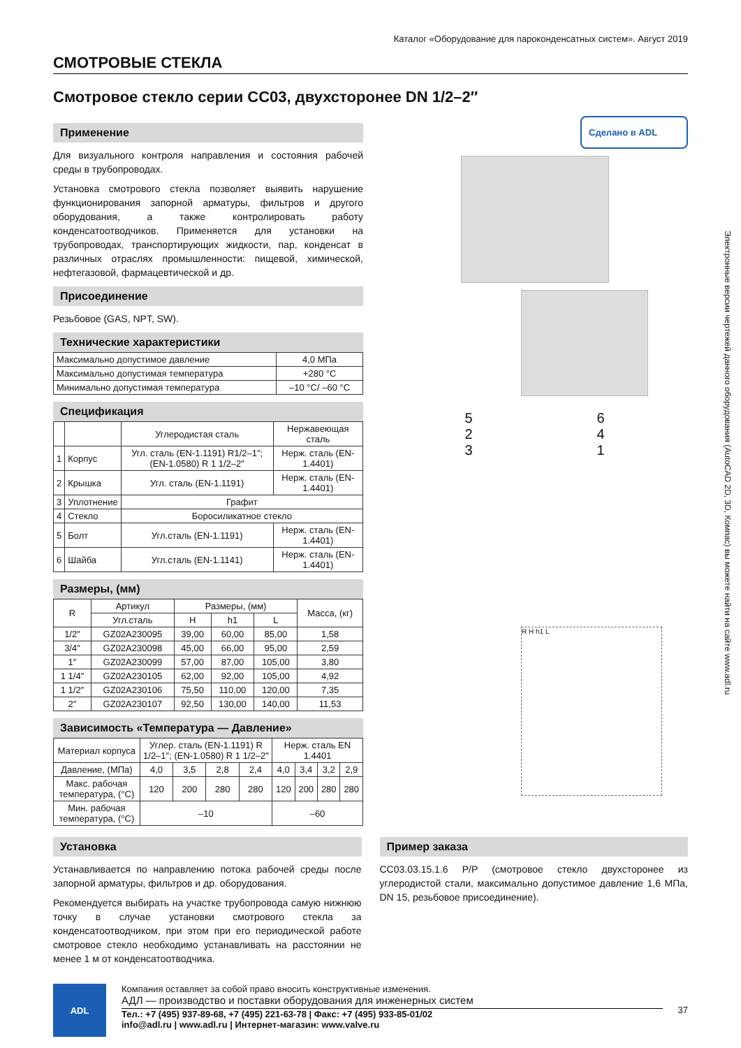Каталог «Оборудование для пароконденсатных систем». Август 2019
СМОТРОВЫЕ СТЕКЛА
Смотровое стекло серии СС03, двухсторонее DN 1/2–2″
Применение
Для визуального контроля направления и состояния рабочей среды в трубопроводах.
Установка смотрового стекла позволяет выявить нарушение функционирования запорной арматуры, фильтров и другого оборудования, а также контролировать работу конденсатоотводчиков. Применяется для установки на трубопроводах, транспортирующих жидкости, пар, конденсат в различных отраслях промышленности: пищевой, химической, нефтегазовой, фармацевтической и др.
Присоединение
Резьбовое (GAS, NPT, SW).
Технические характеристики
| Максимально допустимое давление | 4,0 МПа |
| Максимально допустимая температура | +280 °C |
| Минимально допустимая температура | –10 °C/ –60 °C |
Спецификация
| | | Углеродистая сталь | Нержавеющая сталь |
| --- | --- | --- | --- |
| 1 | Корпус | Угл. сталь (EN-1.1191) R1/2–1″; (EN-1.0580) R 1 1/2–2″ | Нерж. сталь (EN-1.4401) |
| 2 | Крышка | Угл. сталь (EN-1.1191) | Нерж. сталь (EN-1.4401) |
| 3 | Уплотнение | Графит | |
| 4 | Стекло | Боросиликатное стекло | |
| 5 | Болт | Угл.сталь (EN-1.1191) | Нерж. сталь (EN-1.4401) |
| 6 | Шайба | Угл.сталь (EN-1.1141) | Нерж. сталь (EN-1.4401) |
Размеры, (мм)
| R | Артикул | Размеры, (мм) | | | Масса, (кг) |
| --- | --- | --- | --- | --- | --- |
| | Угл.сталь | H | h1 | L | |
| 1/2″ | GZ02A230095 | 39,00 | 60,00 | 85,00 | 1,58 |
| 3/4″ | GZ02A230098 | 45,00 | 66,00 | 95,00 | 2,59 |
| 1″ | GZ02A230099 | 57,00 | 87,00 | 105,00 | 3,80 |
| 1 1/4″ | GZ02A230105 | 62,00 | 92,00 | 105,00 | 4,92 |
| 1 1/2″ | GZ02A230106 | 75,50 | 110,00 | 120,00 | 7,35 |
| 2″ | GZ02A230107 | 92,50 | 130,00 | 140,00 | 11,53 |
Зависимость «Температура — Давление»
| Материал корпуса | Углер. сталь (EN-1.1191) R 1/2–1″; (EN-1.0580) R 1 1/2–2″ | | | | Нерж. сталь EN 1.4401 | | | |
| --- | --- | --- | --- | --- | --- | --- | --- | --- |
| Давление, (МПа) | 4,0 | 3,5 | 2,8 | 2,4 | 4,0 | 3,4 | 3,2 | 2,9 |
| Макс. рабочая температура, (°C) | 120 | 200 | 280 | 280 | 120 | 200 | 280 | 280 |
| Мин. рабочая температура, (°C) | –10 | | | | –60 | | | |
Сделано в ADL
5
2
3
6
4
1
R H h1 L
Установка
Устанавливается по направлению потока рабочей среды после запорной арматуры, фильтров и др. оборудования.
Рекомендуется выбирать на участке трубопровода самую нижнюю точку в случае установки смотрового стекла за конденсатоотводчиком, при этом при его периодической работе смотровое стекло необходимо устанавливать на расстоянии не менее 1 м от конденсатоотводчика.
Пример заказа
СС03.03.15.1.6 P/P (смотровое стекло двухсторонее из углеродистой стали, максимально допустимое давление 1,6 МПа, DN 15, резьбовое присоединение).
ADL
Компания оставляет за собой право вносить конструктивные изменения.
АДЛ — производство и поставки оборудования для инженерных систем
Тел.: +7 (495) 937-89-68, +7 (495) 221-63-78 | Факс: +7 (495) 933-85-01/02
info@adl.ru | www.adl.ru | Интернет-магазин: www.valve.ru
37
Электронные версии чертежей данного оборудования (AutoCAD 2D, 3D, Компас) вы можете найти на сайте www.adl.ru